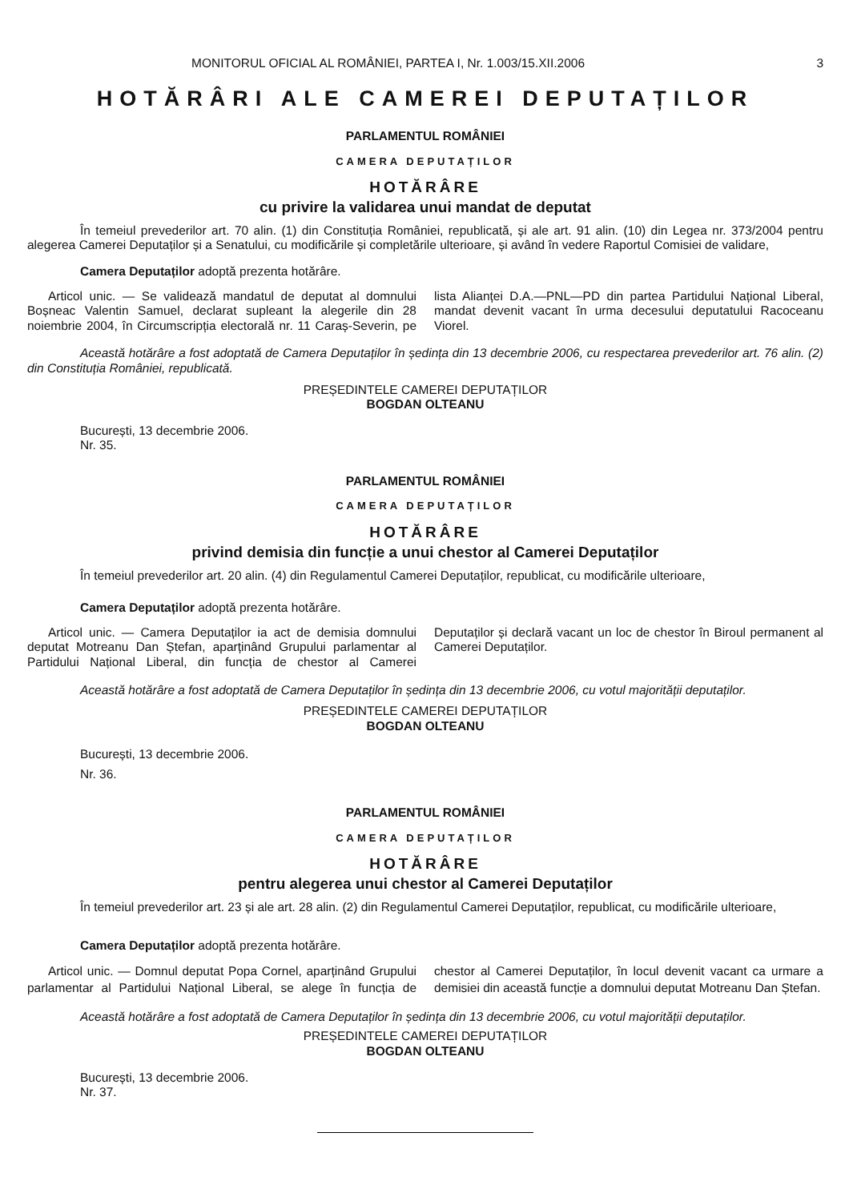MONITORUL OFICIAL AL ROMÂNIEI, PARTEA I, Nr. 1.003/15.XII.2006 3
HOTĂRÂRI ALE CAMEREI DEPUTAȚILOR
PARLAMENTUL ROMÂNIEI
CAMERA DEPUTAȚILOR
HOTĂRÂRE
cu privire la validarea unui mandat de deputat
În temeiul prevederilor art. 70 alin. (1) din Constituția României, republicată, și ale art. 91 alin. (10) din Legea nr. 373/2004 pentru alegerea Camerei Deputaților și a Senatului, cu modificările și completările ulterioare, și având în vedere Raportul Comisiei de validare,
Camera Deputaților adoptă prezenta hotărâre.
Articol unic. — Se validează mandatul de deputat al domnului Boșneac Valentin Samuel, declarat supleant la alegerile din 28 noiembrie 2004, în Circumscripția electorală nr. 11 Caraș-Severin, pe lista Alianței D.A.—PNL—PD din partea Partidului Național Liberal, mandat devenit vacant în urma decesului deputatului Racoceanu Viorel.
Această hotărâre a fost adoptată de Camera Deputaților în ședința din 13 decembrie 2006, cu respectarea prevederilor art. 76 alin. (2) din Constituția României, republicată.
PREȘEDINTELE CAMEREI DEPUTAȚILOR
BOGDAN OLTEANU
București, 13 decembrie 2006.
Nr. 35.
PARLAMENTUL ROMÂNIEI
CAMERA DEPUTAȚILOR
HOTĂRÂRE
privind demisia din funcție a unui chestor al Camerei Deputaților
În temeiul prevederilor art. 20 alin. (4) din Regulamentul Camerei Deputaților, republicat, cu modificările ulterioare,
Camera Deputaților adoptă prezenta hotărâre.
Articol unic. — Camera Deputaților ia act de demisia domnului deputat Motreanu Dan Ștefan, aparținând Grupului parlamentar al Partidului Național Liberal, din funcția de chestor al Camerei Deputaților și declară vacant un loc de chestor în Biroul permanent al Camerei Deputaților.
Această hotărâre a fost adoptată de Camera Deputaților în ședința din 13 decembrie 2006, cu votul majorității deputaților.
PREȘEDINTELE CAMEREI DEPUTAȚILOR
BOGDAN OLTEANU
București, 13 decembrie 2006.
Nr. 36.
PARLAMENTUL ROMÂNIEI
CAMERA DEPUTAȚILOR
HOTĂRÂRE
pentru alegerea unui chestor al Camerei Deputaților
În temeiul prevederilor art. 23 și ale art. 28 alin. (2) din Regulamentul Camerei Deputaților, republicat, cu modificările ulterioare,
Camera Deputaților adoptă prezenta hotărâre.
Articol unic. — Domnul deputat Popa Cornel, aparținând Grupului parlamentar al Partidului Național Liberal, se alege în funcția de chestor al Camerei Deputaților, în locul devenit vacant ca urmare a demisiei din această funcție a domnului deputat Motreanu Dan Ștefan.
Această hotărâre a fost adoptată de Camera Deputaților în ședința din 13 decembrie 2006, cu votul majorității deputaților.
PREȘEDINTELE CAMEREI DEPUTAȚILOR
BOGDAN OLTEANU
București, 13 decembrie 2006.
Nr. 37.